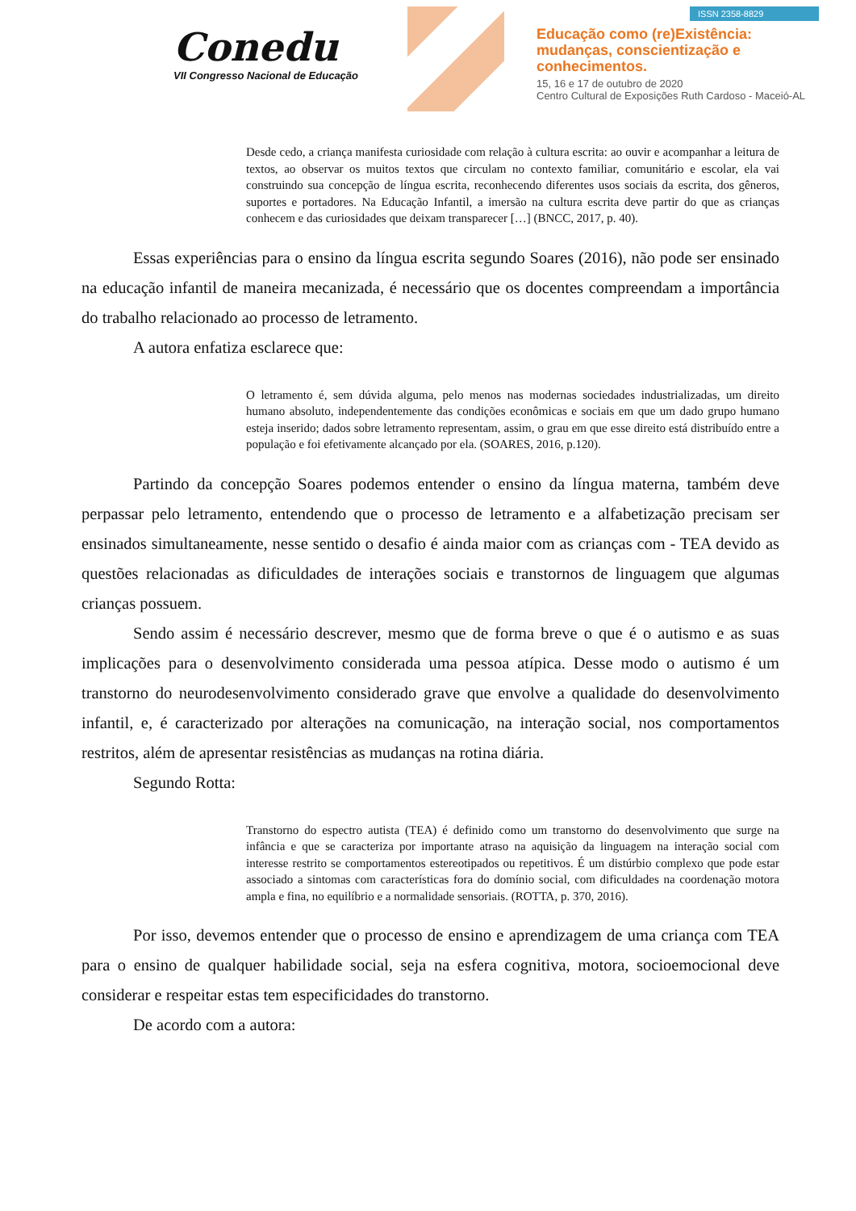Conedu
VII Congresso Nacional de Educação
ISSN 2358-8829
Educação como (re)Existência:
mudanças, conscientização e
conhecimentos.
15, 16 e 17 de outubro de 2020
Centro Cultural de Exposições Ruth Cardoso - Maceió-AL
Desde cedo, a criança manifesta curiosidade com relação à cultura escrita: ao ouvir e acompanhar a leitura de textos, ao observar os muitos textos que circulam no contexto familiar, comunitário e escolar, ela vai construindo sua concepção de língua escrita, reconhecendo diferentes usos sociais da escrita, dos gêneros, suportes e portadores. Na Educação Infantil, a imersão na cultura escrita deve partir do que as crianças conhecem e das curiosidades que deixam transparecer […] (BNCC, 2017, p. 40).
Essas experiências para o ensino da língua escrita segundo Soares (2016), não pode ser ensinado na educação infantil de maneira mecanizada, é necessário que os docentes compreendam a importância do trabalho relacionado ao processo de letramento.
A autora enfatiza esclarece que:
O letramento é, sem dúvida alguma, pelo menos nas modernas sociedades industrializadas, um direito humano absoluto, independentemente das condições econômicas e sociais em que um dado grupo humano esteja inserido; dados sobre letramento representam, assim, o grau em que esse direito está distribuído entre a população e foi efetivamente alcançado por ela. (SOARES, 2016, p.120).
Partindo da concepção Soares podemos entender o ensino da língua materna, também deve perpassar pelo letramento, entendendo que o processo de letramento e a alfabetização precisam ser ensinados simultaneamente, nesse sentido o desafio é ainda maior com as crianças com - TEA devido as questões relacionadas as dificuldades de interações sociais e transtornos de linguagem que algumas crianças possuem.
Sendo assim é necessário descrever, mesmo que de forma breve o que é o autismo e as suas implicações para o desenvolvimento considerada uma pessoa atípica. Desse modo o autismo é um transtorno do neurodesenvolvimento considerado grave que envolve a qualidade do desenvolvimento infantil, e, é caracterizado por alterações na comunicação, na interação social, nos comportamentos restritos, além de apresentar resistências as mudanças na rotina diária.
Segundo Rotta:
Transtorno do espectro autista (TEA) é definido como um transtorno do desenvolvimento que surge na infância e que se caracteriza por importante atraso na aquisição da linguagem na interação social com interesse restrito se comportamentos estereotipados ou repetitivos. É um distúrbio complexo que pode estar associado a sintomas com características fora do domínio social, com dificuldades na coordenação motora ampla e fina, no equilíbrio e a normalidade sensoriais. (ROTTA, p. 370, 2016).
Por isso, devemos entender que o processo de ensino e aprendizagem de uma criança com TEA para o ensino de qualquer habilidade social, seja na esfera cognitiva, motora, socioemocional deve considerar e respeitar estas tem especificidades do transtorno.
De acordo com a autora: